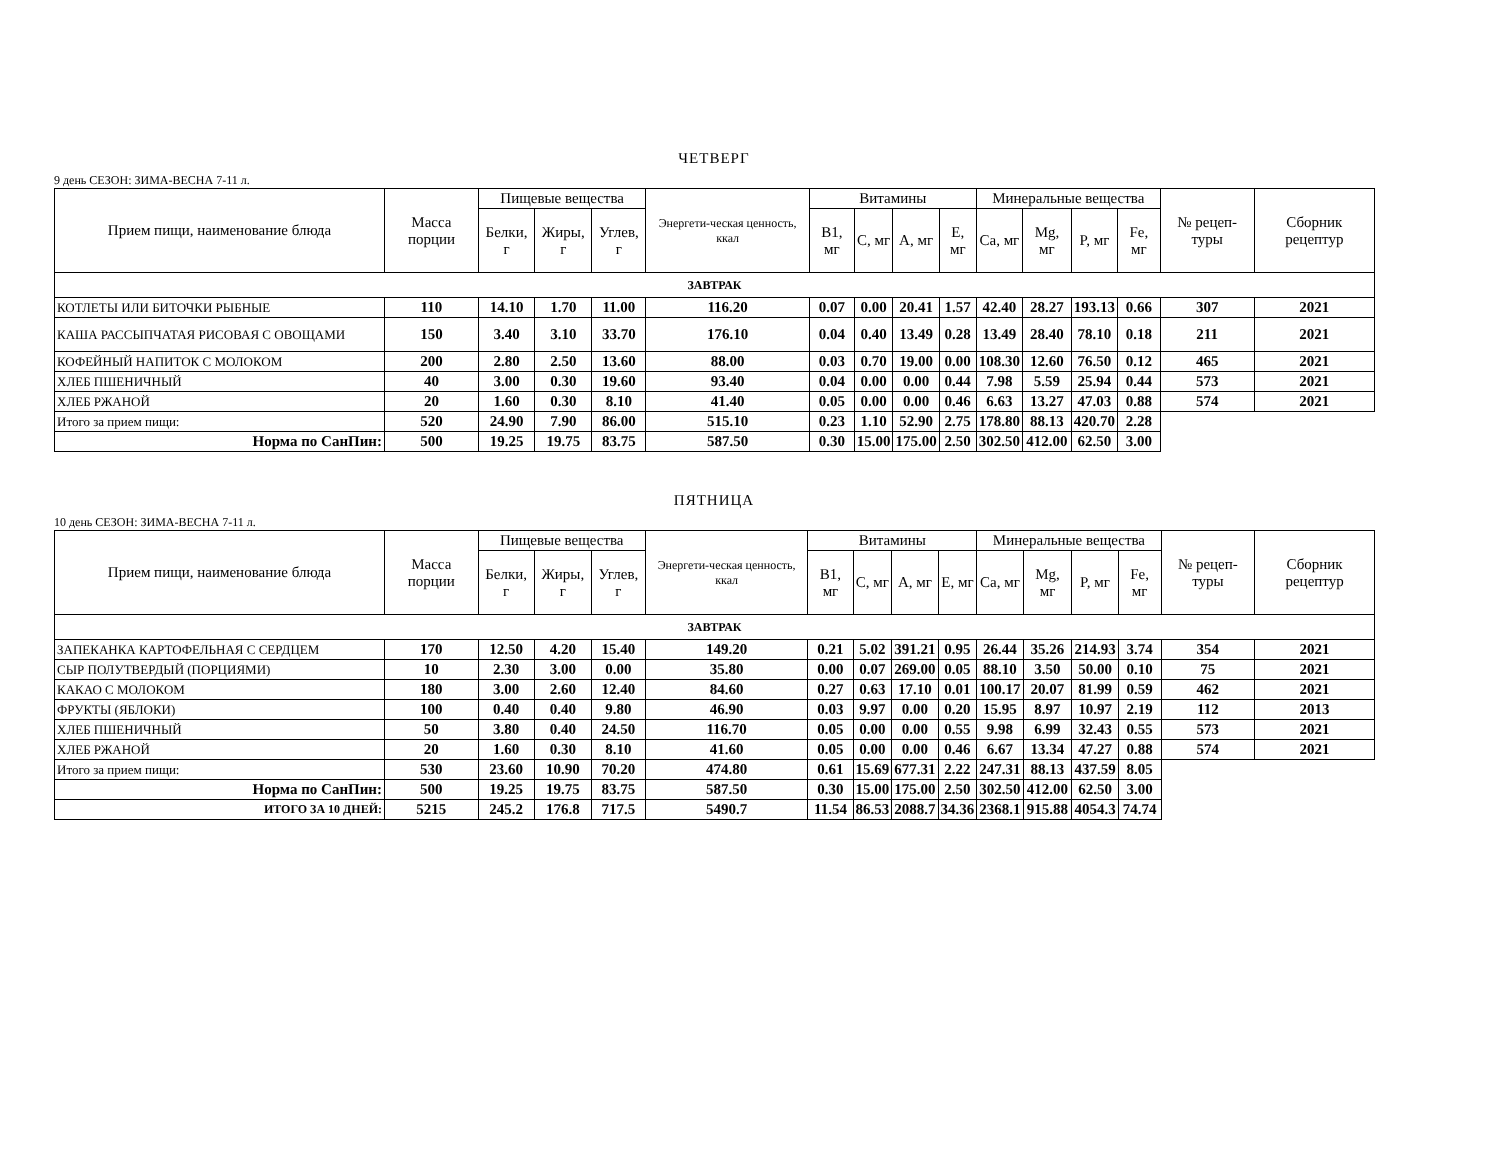ЧЕТВЕРГ
9 день СЕЗОН: ЗИМА-ВЕСНА 7-11 л.
| Прием пищи, наименование блюда | Масса порции | Пищевые вещества | | | Энергети-ческая ценность, ккал | Витамины | | | | Минеральные вещества | | | | № рецеп-туры | Сборник рецептур |
| --- | --- | --- | --- | --- | --- | --- | --- | --- | --- | --- | --- | --- | --- | --- | --- |
| | | Белки, г | Жиры, г | Углев, г | | B1, мг | C, мг | A, мг | E, мг | Ca, мг | Mg, мг | P, мг | Fe, мг | | |
| ЗАВТРАК | | | | | | | | | | | | | | | |
| КОТЛЕТЫ ИЛИ БИТОЧКИ РЫБНЫЕ | 110 | 14.10 | 1.70 | 11.00 | 116.20 | 0.07 | 0.00 | 20.41 | 1.57 | 42.40 | 28.27 | 193.13 | 0.66 | 307 | 2021 |
| КАША РАССЫПЧАТАЯ РИСОВАЯ С ОВОЩАМИ | 150 | 3.40 | 3.10 | 33.70 | 176.10 | 0.04 | 0.40 | 13.49 | 0.28 | 13.49 | 28.40 | 78.10 | 0.18 | 211 | 2021 |
| КОФЕЙНЫЙ НАПИТОК С МОЛОКОМ | 200 | 2.80 | 2.50 | 13.60 | 88.00 | 0.03 | 0.70 | 19.00 | 0.00 | 108.30 | 12.60 | 76.50 | 0.12 | 465 | 2021 |
| ХЛЕБ ПШЕНИЧНЫЙ | 40 | 3.00 | 0.30 | 19.60 | 93.40 | 0.04 | 0.00 | 0.00 | 0.44 | 7.98 | 5.59 | 25.94 | 0.44 | 573 | 2021 |
| ХЛЕБ РЖАНОЙ | 20 | 1.60 | 0.30 | 8.10 | 41.40 | 0.05 | 0.00 | 0.00 | 0.46 | 6.63 | 13.27 | 47.03 | 0.88 | 574 | 2021 |
| Итого за прием пищи: | 520 | 24.90 | 7.90 | 86.00 | 515.10 | 0.23 | 1.10 | 52.90 | 2.75 | 178.80 | 88.13 | 420.70 | 2.28 | | |
| Норма по СанПин: | 500 | 19.25 | 19.75 | 83.75 | 587.50 | 0.30 | 15.00 | 175.00 | 2.50 | 302.50 | 412.00 | 62.50 | 3.00 | | |
ПЯТНИЦА
10 день СЕЗОН: ЗИМА-ВЕСНА 7-11 л.
| Прием пищи, наименование блюда | Масса порции | Пищевые вещества | | | Энергети-ческая ценность, ккал | Витамины | | | | Минеральные вещества | | | | № рецеп-туры | Сборник рецептур |
| --- | --- | --- | --- | --- | --- | --- | --- | --- | --- | --- | --- | --- | --- | --- | --- |
| | | Белки, г | Жиры, г | Углев, г | | B1, мг | C, мг | A, мг | E, мг | Ca, мг | Mg, мг | P, мг | Fe, мг | | |
| ЗАВТРАК | | | | | | | | | | | | | | | |
| ЗАПЕКАНКА КАРТОФЕЛЬНАЯ С СЕРДЦЕМ | 170 | 12.50 | 4.20 | 15.40 | 149.20 | 0.21 | 5.02 | 391.21 | 0.95 | 26.44 | 35.26 | 214.93 | 3.74 | 354 | 2021 |
| СЫР ПОЛУТВЕРДЫЙ (ПОРЦИЯМИ) | 10 | 2.30 | 3.00 | 0.00 | 35.80 | 0.00 | 0.07 | 269.00 | 0.05 | 88.10 | 3.50 | 50.00 | 0.10 | 75 | 2021 |
| КАКАО С МОЛОКОМ | 180 | 3.00 | 2.60 | 12.40 | 84.60 | 0.27 | 0.63 | 17.10 | 0.01 | 100.17 | 20.07 | 81.99 | 0.59 | 462 | 2021 |
| ФРУКТЫ (ЯБЛОКИ) | 100 | 0.40 | 0.40 | 9.80 | 46.90 | 0.03 | 9.97 | 0.00 | 0.20 | 15.95 | 8.97 | 10.97 | 2.19 | 112 | 2013 |
| ХЛЕБ ПШЕНИЧНЫЙ | 50 | 3.80 | 0.40 | 24.50 | 116.70 | 0.05 | 0.00 | 0.00 | 0.55 | 9.98 | 6.99 | 32.43 | 0.55 | 573 | 2021 |
| ХЛЕБ РЖАНОЙ | 20 | 1.60 | 0.30 | 8.10 | 41.60 | 0.05 | 0.00 | 0.00 | 0.46 | 6.67 | 13.34 | 47.27 | 0.88 | 574 | 2021 |
| Итого за прием пищи: | 530 | 23.60 | 10.90 | 70.20 | 474.80 | 0.61 | 15.69 | 677.31 | 2.22 | 247.31 | 88.13 | 437.59 | 8.05 | | |
| Норма по СанПин: | 500 | 19.25 | 19.75 | 83.75 | 587.50 | 0.30 | 15.00 | 175.00 | 2.50 | 302.50 | 412.00 | 62.50 | 3.00 | | |
| ИТОГО ЗА 10 ДНЕЙ: | 5215 | 245.2 | 176.8 | 717.5 | 5490.7 | 11.54 | 86.53 | 2088.7 | 34.36 | 2368.1 | 915.88 | 4054.3 | 74.74 | | |